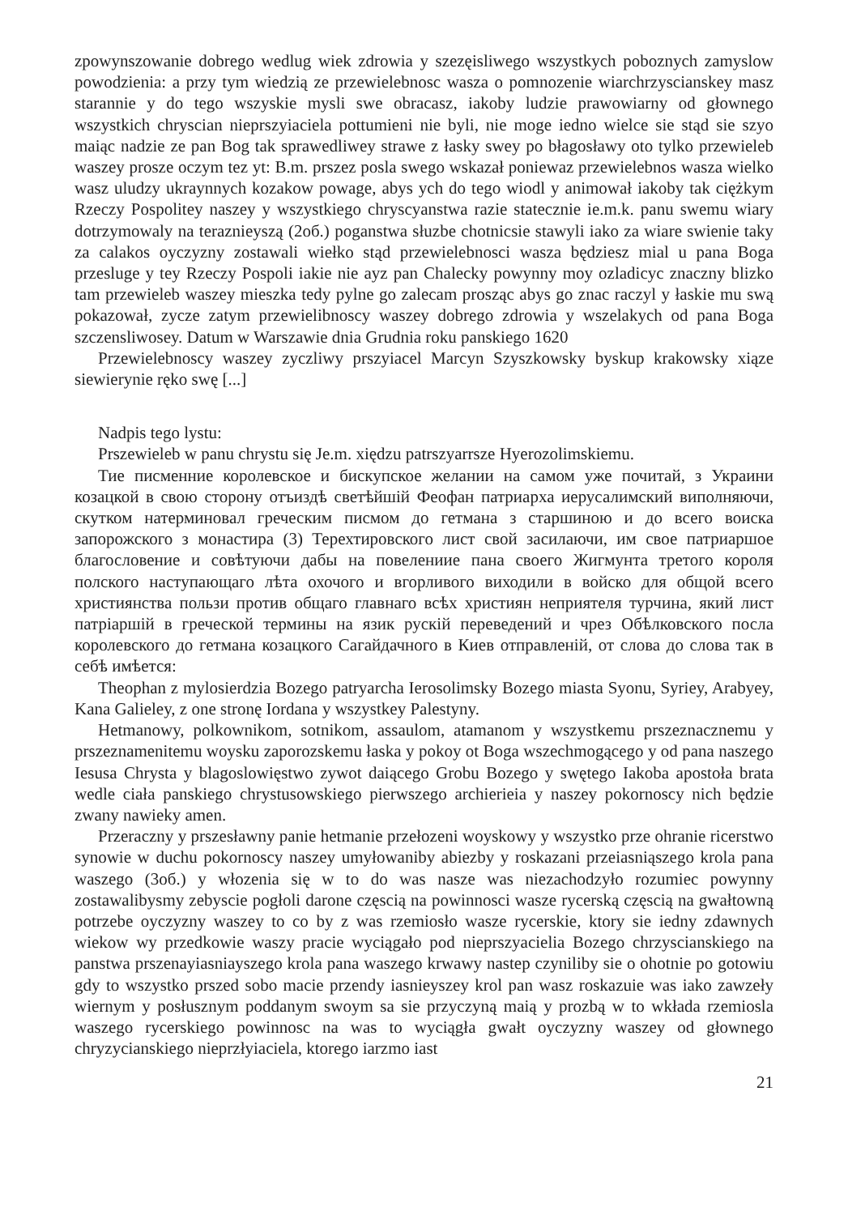zpowynszowanie dobrego wedlug wiek zdrowia y szezęisliwego wszystkych poboznych zamyslow powodzienia: a przy tym wiedzią ze przewielebnosc wasza o pomnozenie wiarchrzyscianskey masz starannie y do tego wszyskie mysli swe obracasz, iakoby ludzie prawowiarny od głownego wszystkich chryscian nieprszyiaciela pottumieni nie byli, nie moge iedno wielce sie stąd sie szyo maiąc nadzie ze pan Bog tak sprawedliwey strawe z łasky swey po błagosławy oto tylko przewieleb waszey prosze oczym tez yt: B.m. prszez posla swego wskazał poniewaz przewielebnos wasza wielko wasz uludzy ukraynnych kozakow powage, abys ych do tego wiodl y animował iakoby tak ciężkym Rzeczy Pospolitey naszey y wszystkiego chryscyanstwa razie statecznie ie.m.k. panu swemu wiary dotrzymowaly na teraznieyszą (2об.) poganstwa słuzbe chotnicsie stawyli iako za wiare swienie taky za calakos oyczyzny zostawali wiełko stąd przewielebnosci wasza będziesz mial u pana Boga przesluge y tey Rzeczy Pospoli iakie nie ayz pan Chalecky powynny moy ozladicyc znaczny blizko tam przewieleb waszey mieszka tedy pylne go zalecam prosząc abys go znac raczyl y łaskie mu swą pokazował, zycze zatym przewielibnoscy waszey dobrego zdrowia y wszelakych od pana Boga szczensliwosey. Datum w Warszawie dnia Grudnia roku panskiego 1620
Przewielebnoscy waszey zyczliwy prszyiacel Marcyn Szyszkowsky byskup krakowsky xiąze siewierynie ręko swę [...]
Nadpis tego lystu:
Prszewieleb w panu chrystu się Je.m. xiędzu patrszyarrsze Hyerozolimskiemu.
Тие писменние королевское и бискупское желании на самом уже почитай, з Украини козацкой в свою сторону отъиздѣ светѣйшій Феофан патриарха иерусалимский виполняючи, скутком натерминовал греческим писмом до гетмана з старшиною и до всего воиска запорожского з монастира (3) Терехтировского лист свой засилаючи, им свое патриаршое благословение и совѣтуючи дабы на повелениие пана своего Жигмунта третого короля полского наступающаго лѣта охочого и вгорливого виходили в войско для общой всего християнства пользи против общаго главнаго всѣх християн неприятеля турчина, який лист патріаршій в греческой термины на язик рускій переведений и чрез Обѣлковского посла королевского до гетмана козацкого Сагайдачного в Киев отправленій, от слова до слова так в себѣ имѣется:
Theophan z mylosierdzia Bozego patryarcha Ierosolimsky Bozego miasta Syonu, Syriey, Arabyey, Kana Galieley, z one stronę Iordana y wszystkey Palestyny.
Hetmanowy, polkownikom, sotnikom, assaulom, atamanom y wszystkemu prszeznacznemu y prszeznamenitemu woysku zaporozskemu łaska y pokoy ot Boga wszechmogącego y od pana naszego Iesusa Chrysta y blagoslowięstwo zywot daiącego Grobu Bozego y swętego Iakoba apostoła brata wedle ciała panskiego chrystusowskiego pierwszego archierieia y naszey pokornoscy nich będzie zwany nawieky amen.
Przeraczny y prszesławny panie hetmanie przełozeni woyskowy y wszystko prze ohranie ricerstwo synowie w duchu pokornoscy naszey umyłowaniby abiezby y roskazani przeiasniąszego krola pana waszego (3об.) y włozenia się w to do was nasze was niezachodzyło rozumiec powynny zostawalibysmy zebyscie pogłoli darone częscią na powinnosci wasze rycerską częscią na gwałtowną potrzebe oyczyzny waszey to co by z was rzemiosło wasze rycerskie, ktory sie iedny zdawnych wiekow wy przedkowie waszy pracie wyciągało pod nieprszyacielia Bozego chrzyscianskiego na panstwa prszenayiasniayszego krola pana waszego krwawy nastep czyniliby sie o ohotnie po gotowiu gdy to wszystko prszed sobo macie przendy iasnieyszey krol pan wasz roskazuie was iako zawzeły wiernym y posłusznym poddanym swoym sa sie przyczyną maią y prozbą w to wkłada rzemiosla waszego rycerskiego powinnosc na was to wyciągła gwałt oyczyzny waszey od głownego chryzycianskiego nieprzłyiaciela, ktorego iarzmo iast
21